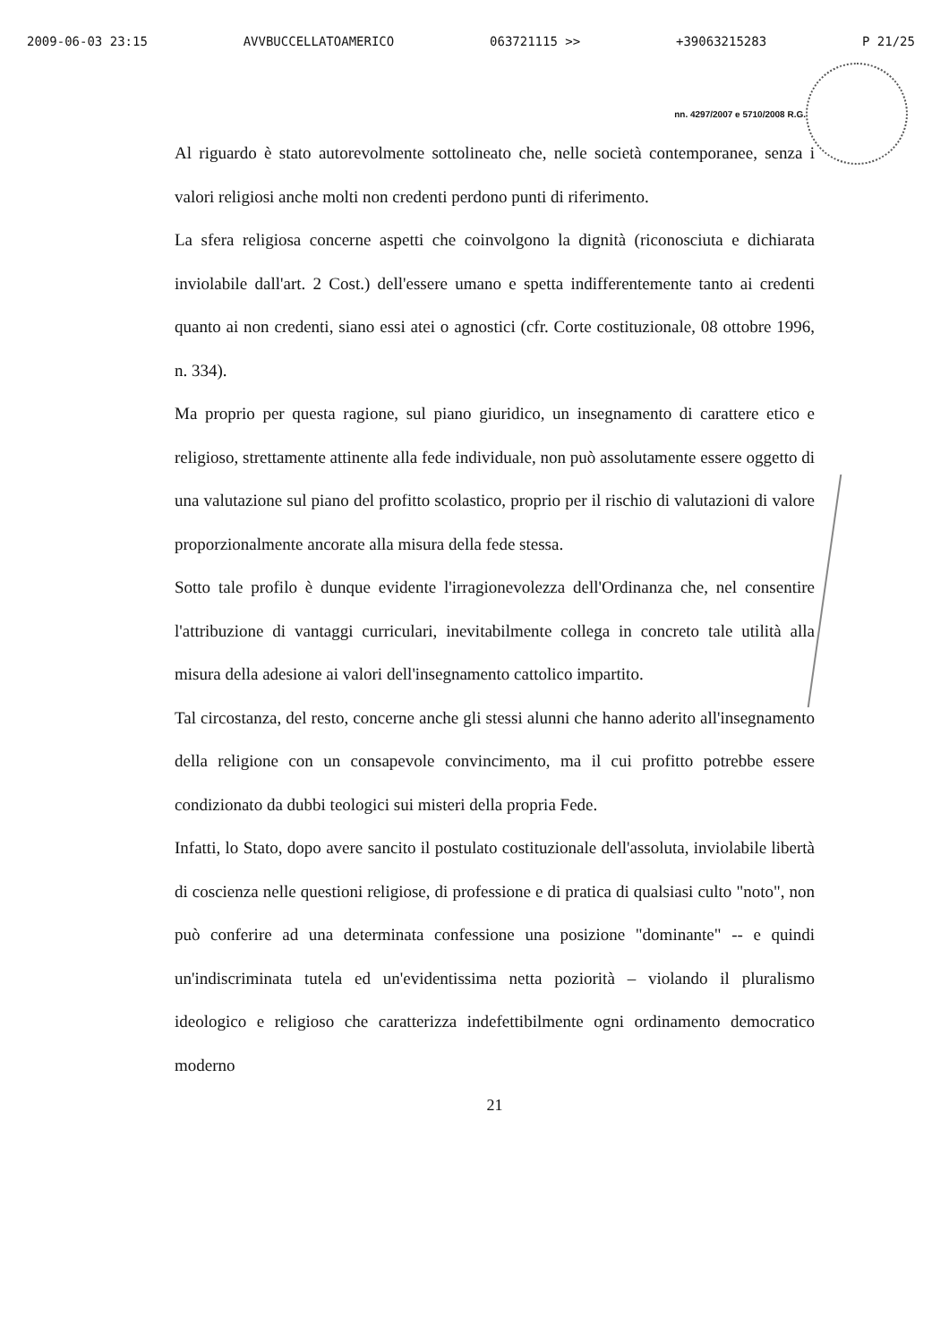2009-06-03 23:15 AVVBUCCELLATOAMERICO 063721115 >> +39063215283 P 21/25
nn. 4297/2007 e 5710/2008 R.G.
Al riguardo è stato autorevolmente sottolineato che, nelle società contemporanee, senza i valori religiosi anche molti non credenti perdono punti di riferimento.
La sfera religiosa concerne aspetti che coinvolgono la dignità (riconosciuta e dichiarata inviolabile dall'art. 2 Cost.) dell'essere umano e spetta indifferentemente tanto ai credenti quanto ai non credenti, siano essi atei o agnostici (cfr. Corte costituzionale, 08 ottobre 1996, n. 334).
Ma proprio per questa ragione, sul piano giuridico, un insegnamento di carattere etico e religioso, strettamente attinente alla fede individuale, non può assolutamente essere oggetto di una valutazione sul piano del profitto scolastico, proprio per il rischio di valutazioni di valore proporzionalmente ancorate alla misura della fede stessa.
Sotto tale profilo è dunque evidente l'irragionevolezza dell'Ordinanza che, nel consentire l'attribuzione di vantaggi curriculari, inevitabilmente collega in concreto tale utilità alla misura della adesione ai valori dell'insegnamento cattolico impartito.
Tal circostanza, del resto, concerne anche gli stessi alunni che hanno aderito all'insegnamento della religione con un consapevole convincimento, ma il cui profitto potrebbe essere condizionato da dubbi teologici sui misteri della propria Fede.
Infatti, lo Stato, dopo avere sancito il postulato costituzionale dell'assoluta, inviolabile libertà di coscienza nelle questioni religiose, di professione e di pratica di qualsiasi culto "noto", non può conferire ad una determinata confessione una posizione "dominante" -- e quindi un'indiscriminata tutela ed un'evidentissima netta poziorità – violando il pluralismo ideologico e religioso che caratterizza indefettibilmente ogni ordinamento democratico moderno
21